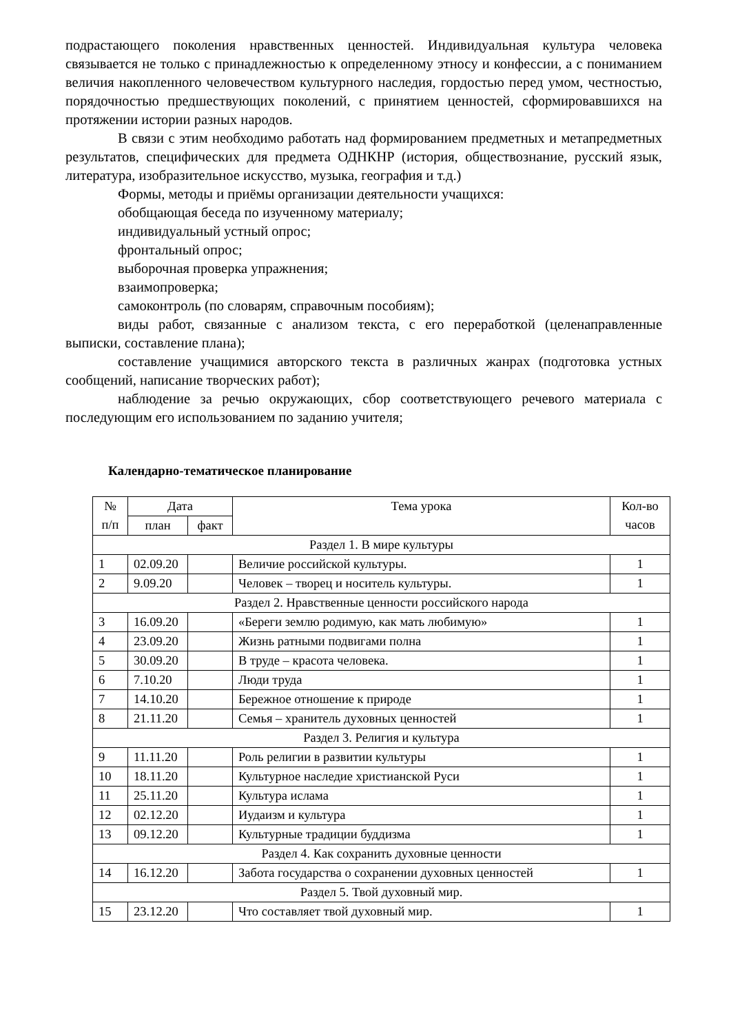подрастающего поколения нравственных ценностей. Индивидуальная культура человека связывается не только с принадлежностью к определенному этносу и конфессии, а с пониманием величия накопленного человечеством культурного наследия, гордостью перед умом, честностью, порядочностью предшествующих поколений, с принятием ценностей, сформировавшихся на протяжении истории разных народов.
В связи с этим необходимо работать над формированием предметных и метапредметных результатов, специфических для предмета ОДНКНР (история, обществознание, русский язык, литература, изобразительное искусство, музыка, география и т.д.)
Формы, методы и приёмы организации деятельности учащихся:
обобщающая беседа по изученному материалу;
индивидуальный устный опрос;
фронтальный опрос;
выборочная проверка упражнения;
взаимопроверка;
самоконтроль (по словарям, справочным пособиям);
виды работ, связанные с анализом текста, с его переработкой (целенаправленные выписки, составление плана);
составление учащимися авторского текста в различных жанрах (подготовка устных сообщений, написание творческих работ);
наблюдение за речью окружающих, сбор соответствующего речевого материала с последующим его использованием по заданию учителя;
Календарно-тематическое планирование
| № п/п | Дата | | Тема урока | Кол-во часов |
| --- | --- | --- | --- | --- |
| | план | факт | | |
| Раздел 1. В мире культуры | | | | |
| 1 | 02.09.20 | | Величие российской культуры. | 1 |
| 2 | 9.09.20 | | Человек – творец и носитель культуры. | 1 |
| Раздел 2. Нравственные ценности российского народа | | | | |
| 3 | 16.09.20 | | «Береги землю родимую, как мать любимую» | 1 |
| 4 | 23.09.20 | | Жизнь ратными подвигами полна | 1 |
| 5 | 30.09.20 | | В труде – красота человека. | 1 |
| 6 | 7.10.20 | | Люди труда | 1 |
| 7 | 14.10.20 | | Бережное отношение к природе | 1 |
| 8 | 21.11.20 | | Семья – хранитель духовных ценностей | 1 |
| Раздел 3. Религия и культура | | | | |
| 9 | 11.11.20 | | Роль религии в развитии культуры | 1 |
| 10 | 18.11.20 | | Культурное наследие христианской Руси | 1 |
| 11 | 25.11.20 | | Культура ислама | 1 |
| 12 | 02.12.20 | | Иудаизм и культура | 1 |
| 13 | 09.12.20 | | Культурные традиции буддизма | 1 |
| Раздел 4. Как сохранить духовные ценности | | | | |
| 14 | 16.12.20 | | Забота государства о сохранении духовных ценностей | 1 |
| Раздел 5. Твой духовный мир. | | | | |
| 15 | 23.12.20 | | Что составляет твой духовный мир. | 1 |